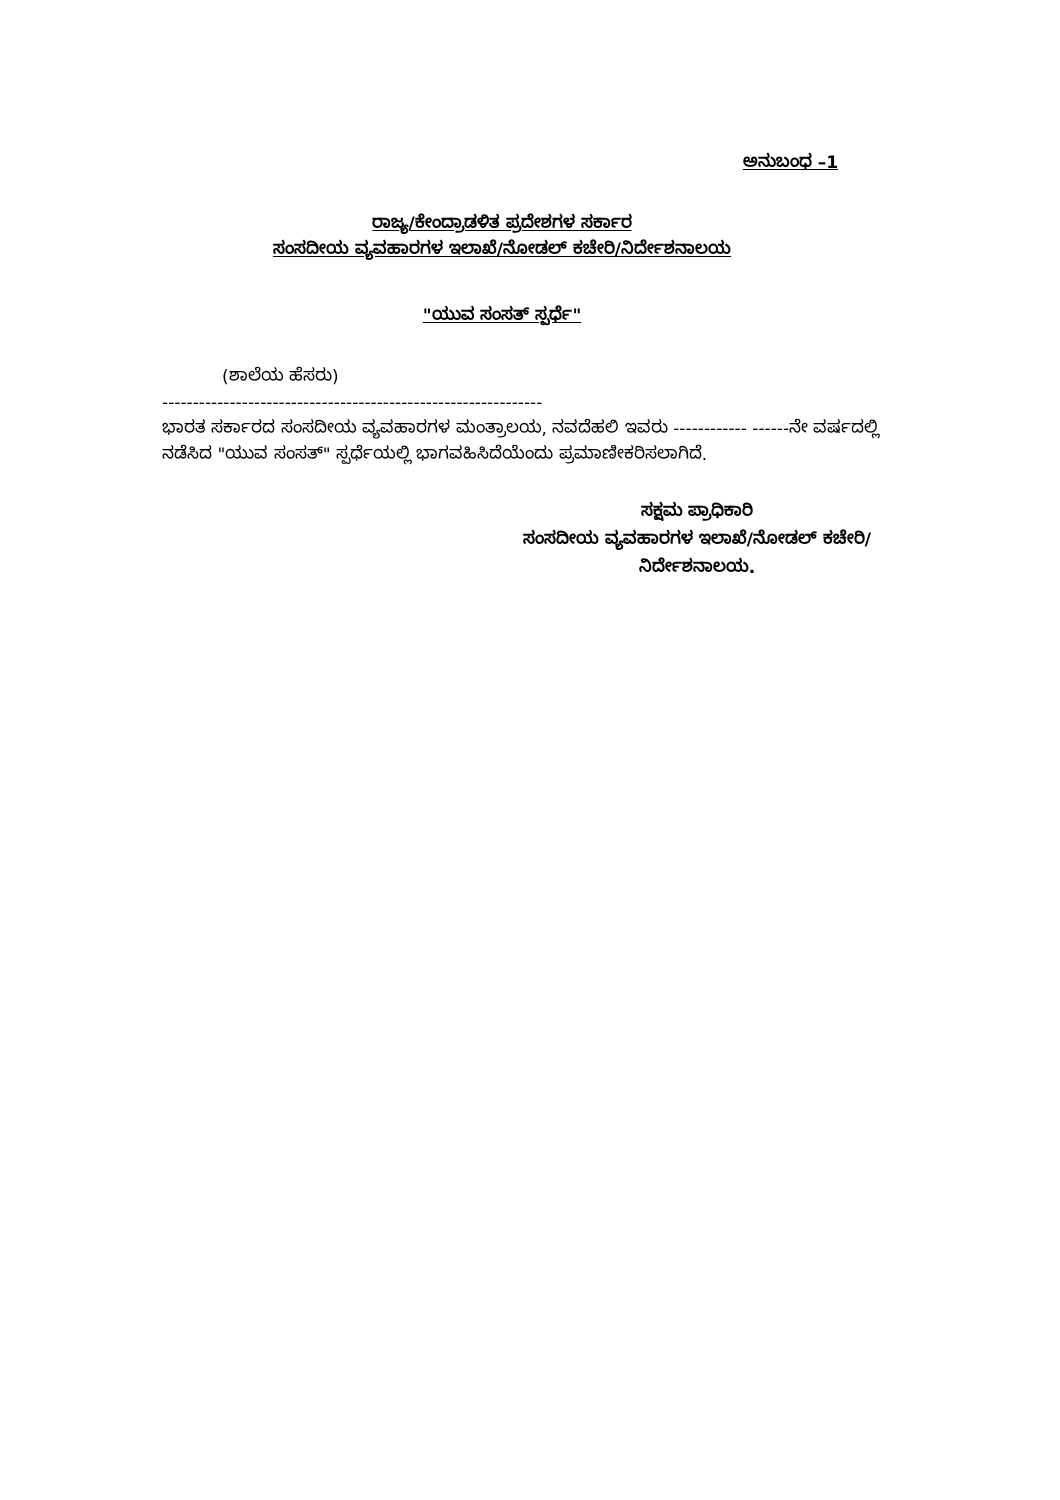ಅನುಬಂಧ –1
ರಾಜ್ಯ/ಕೇಂದ್ರಾಡಳಿತ ಪ್ರದೇಶಗಳ ಸರ್ಕಾರ
ಸಂಸದೀಯ ವ್ಯವಹಾರಗಳ ಇಲಾಖೆ/ನೋಡಲ್ ಕಚೇರಿ/ನಿರ್ದೇಶನಾಲಯ
"ಯುವ ಸಂಸತ್ ಸ್ಪರ್ಧೆ"
(ಶಾಲೆಯ ಹೆಸರು)
--------------------------------------------------------------
ಭಾರತ ಸರ್ಕಾರದ ಸಂಸದೀಯ ವ್ಯವಹಾರಗಳ ಮಂತ್ರಾಲಯ, ನವದೆಹಲಿ ಇವರು ------------ ------ನೇ ವರ್ಷದಲ್ಲಿ ನಡೆಸಿದ "ಯುವ ಸಂಸತ್" ಸ್ಪರ್ಧೆಯಲ್ಲಿ ಭಾಗವಹಿಸಿದೆಯೆಂದು ಪ್ರಮಾಣೀಕರಿಸಲಾಗಿದೆ.
ಸಕ್ಷಮ ಪ್ರಾಧಿಕಾರಿ
ಸಂಸದೀಯ ವ್ಯವಹಾರಗಳ ಇಲಾಖೆ/ನೋಡಲ್ ಕಚೇರಿ/
ನಿರ್ದೇಶನಾಲಯ.